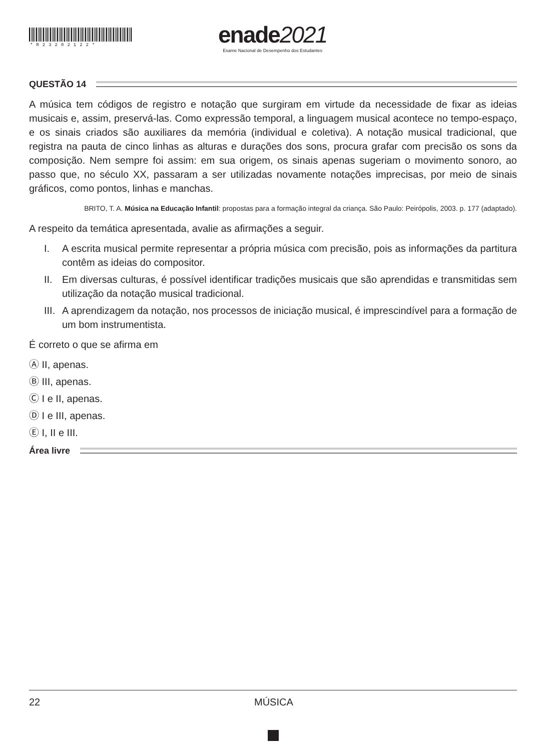*R23202122*
enade2021
Exame Nacional de Desempenho dos Estudantes
QUESTÃO 14
A música tem códigos de registro e notação que surgiram em virtude da necessidade de fixar as ideias musicais e, assim, preservá-las. Como expressão temporal, a linguagem musical acontece no tempo-espaço, e os sinais criados são auxiliares da memória (individual e coletiva). A notação musical tradicional, que registra na pauta de cinco linhas as alturas e durações dos sons, procura grafar com precisão os sons da composição. Nem sempre foi assim: em sua origem, os sinais apenas sugeriam o movimento sonoro, ao passo que, no século XX, passaram a ser utilizadas novamente notações imprecisas, por meio de sinais gráficos, como pontos, linhas e manchas.
BRITO, T. A. Música na Educação Infantil: propostas para a formação integral da criança. São Paulo: Peirópolis, 2003. p. 177 (adaptado).
A respeito da temática apresentada, avalie as afirmações a seguir.
I. A escrita musical permite representar a própria música com precisão, pois as informações da partitura contêm as ideias do compositor.
II. Em diversas culturas, é possível identificar tradições musicais que são aprendidas e transmitidas sem utilização da notação musical tradicional.
III. A aprendizagem da notação, nos processos de iniciação musical, é imprescindível para a formação de um bom instrumentista.
É correto o que se afirma em
Ⓐ II, apenas.
Ⓑ III, apenas.
Ⓒ I e II, apenas.
Ⓓ I e III, apenas.
Ⓔ I, II e III.
Área livre
22 MÚSICA